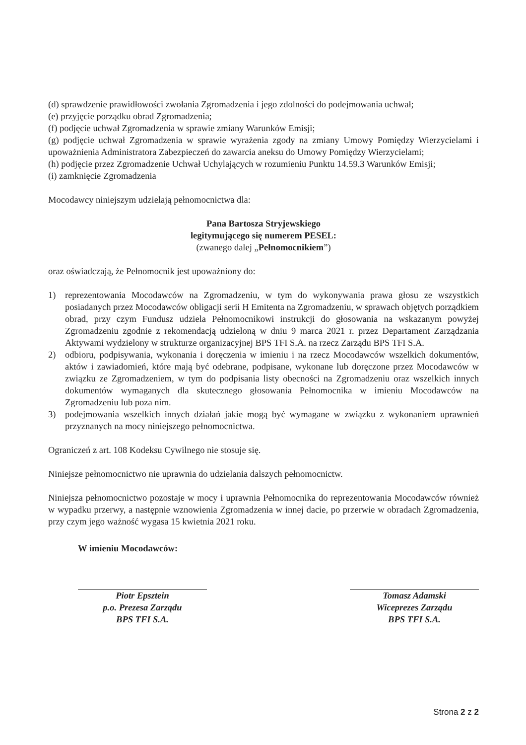(d) sprawdzenie prawidłowości zwołania Zgromadzenia i jego zdolności do podejmowania uchwał;
(e) przyjęcie porządku obrad Zgromadzenia;
(f) podjęcie uchwał Zgromadzenia w sprawie zmiany Warunków Emisji;
(g) podjęcie uchwał Zgromadzenia w sprawie wyrażenia zgody na zmiany Umowy Pomiędzy Wierzycielami i upoważnienia Administratora Zabezpieczeń do zawarcia aneksu do Umowy Pomiędzy Wierzycielami;
(h) podjęcie przez Zgromadzenie Uchwał Uchylających w rozumieniu Punktu 14.59.3 Warunków Emisji;
(i) zamknięcie Zgromadzenia
Mocodawcy niniejszym udzielają pełnomocnictwa dla:
Pana Bartosza Stryjewskiego
legitymującego się numerem PESEL:
(zwanego dalej „Pełnomocnikiem”)
oraz oświadczają, że Pełnomocnik jest upoważniony do:
1) reprezentowania Mocodawców na Zgromadzeniu, w tym do wykonywania prawa głosu ze wszystkich posiadanych przez Mocodawców obligacji serii H Emitenta na Zgromadzeniu, w sprawach objętych porządkiem obrad, przy czym Fundusz udziela Pełnomocnikowi instrukcji do głosowania na wskazanym powyżej Zgromadzeniu zgodnie z rekomendacją udzieloną w dniu 9 marca 2021 r. przez Departament Zarządzania Aktywami wydzielony w strukturze organizacyjnej BPS TFI S.A. na rzecz Zarządu BPS TFI S.A.
2) odbioru, podpisywania, wykonania i doręczenia w imieniu i na rzecz Mocodawców wszelkich dokumentów, aktów i zawiadomień, które mają być odebrane, podpisane, wykonane lub doręczone przez Mocodawców w związku ze Zgromadzeniem, w tym do podpisania listy obecności na Zgromadzeniu oraz wszelkich innych dokumentów wymaganych dla skutecznego głosowania Pełnomocnika w imieniu Mocodawców na Zgromadzeniu lub poza nim.
3) podejmowania wszelkich innych działań jakie mogą być wymagane w związku z wykonaniem uprawnień przyznanych na mocy niniejszego pełnomocnictwa.
Ograniczeń z art. 108 Kodeksu Cywilnego nie stosuje się.
Niniejsze pełnomocnictwo nie uprawnia do udzielania dalszych pełnomocnictw.
Niniejsza pełnomocnictwo pozostaje w mocy i uprawnia Pełnomocnika do reprezentowania Mocodawców również w wypadku przerwy, a następnie wznowienia Zgromadzenia w innej dacie, po przerwie w obradach Zgromadzenia, przy czym jego ważność wygasa 15 kwietnia 2021 roku.
W imieniu Mocodawców:
Piotr Epsztein
p.o. Prezesa Zarządu
BPS TFI S.A.
Tomasz Adamski
Wiceprezes Zarządu
BPS TFI S.A.
Strona 2 z 2